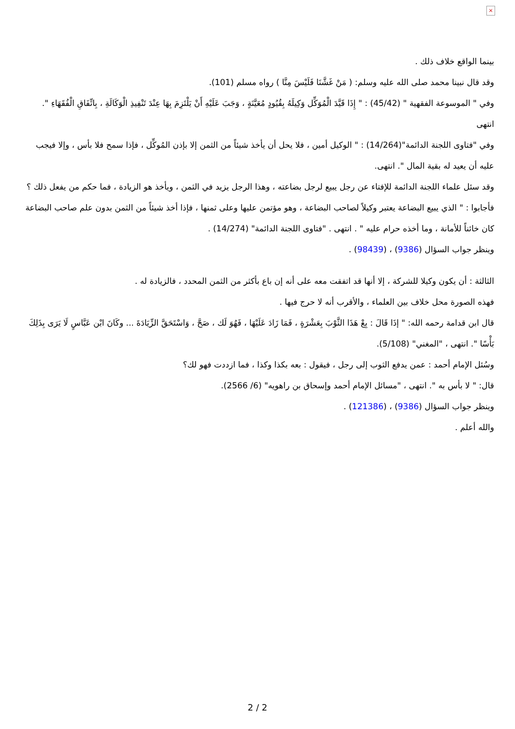×
بينما الواقع خلاف ذلك .
وقد قال نبينا محمد صلى الله عليه وسلم: ( مَنْ غَشَّنَا فَلَيْسَ مِنَّا ) رواه مسلم (101).
وفي " الموسوعة الفقهية " (45/42) : " إِذَا قَيَّدَ الْمُوَكِّل وَكِيلَهُ بِقُيُودٍ مُعَيَّنَةٍ ، وَجَبَ عَلَيْهِ أَنْ يَلْتَزِمَ بِهَا عِنْدَ تَنْفِيذِ الْوَكَالَةِ ، بِاتِّفَاقِ الْفُقَهَاءِ ". انتهى
وفي "فتاوى اللجنة الدائمة"(14/264) : " الوكيل أمين ، فلا يحل أن يأخذ شيئاً من الثمن إلا بإذن المُوكِّل ، فإذا سمح فلا بأس ، وإلا فيجب عليه أن يعيد له بقية المال ". انتهى.
وقد سئل علماء اللجنة الدائمة للإفتاء عن رجل يبيع لرجل بضاعته ، وهذا الرجل يزيد في الثمن ، ويأخذ هو الزيادة ، فما حكم من يفعل ذلك ؟
فأجابوا : " الذي يبيع البضاعة يعتبر وكيلاً لصاحب البضاعة ، وهو مؤتمن عليها وعلى ثمنها ، فإذا أخذ شيئاً من الثمن بدون علم صاحب البضاعة كان خائناً للأمانة ، وما أخذه حرام عليه " . انتهى . "فتاوى اللجنة الدائمة" (14/274) .
وينظر جواب السؤال (9386) ، (98439) .
الثالثة : أن يكون وكيلا للشركة ، إلا أنها قد اتفقت معه على أنه إن باع بأكثر من الثمن المحدد ، فالزيادة له .
فهذه الصورة محل خلاف بين العلماء ، والأقرب أنه لا حرج فيها .
قال ابن قدامة رحمه الله: " إذَا قَالَ : بِعْ هَذَا الثَّوْبَ بِعَشْرَةٍ ، فَمَا زَادَ عَلَيْهَا ، فَهُوَ لَك ، صَحَّ ، وَاسْتَحَقَّ الزِّيَادَةَ ... وكَانَ ابْن عَبَّاسٍ لَا يَرَى بِذَلِكَ بَأْسًا ". انتهى ، "المغني" (5/108).
وسُئل الإمام أحمد : عمن يدفع الثوب إلى رجل ، فيقول : بعه بكذا وكذا ، فما ازددت فهو لك؟
قال: " لا بأس به ". انتهى ، "مسائل الإمام أحمد وإسحاق بن راهويه" (6/ 2566).
وينظر جواب السؤال (9386) ، (121386) .
والله أعلم .
2 / 2